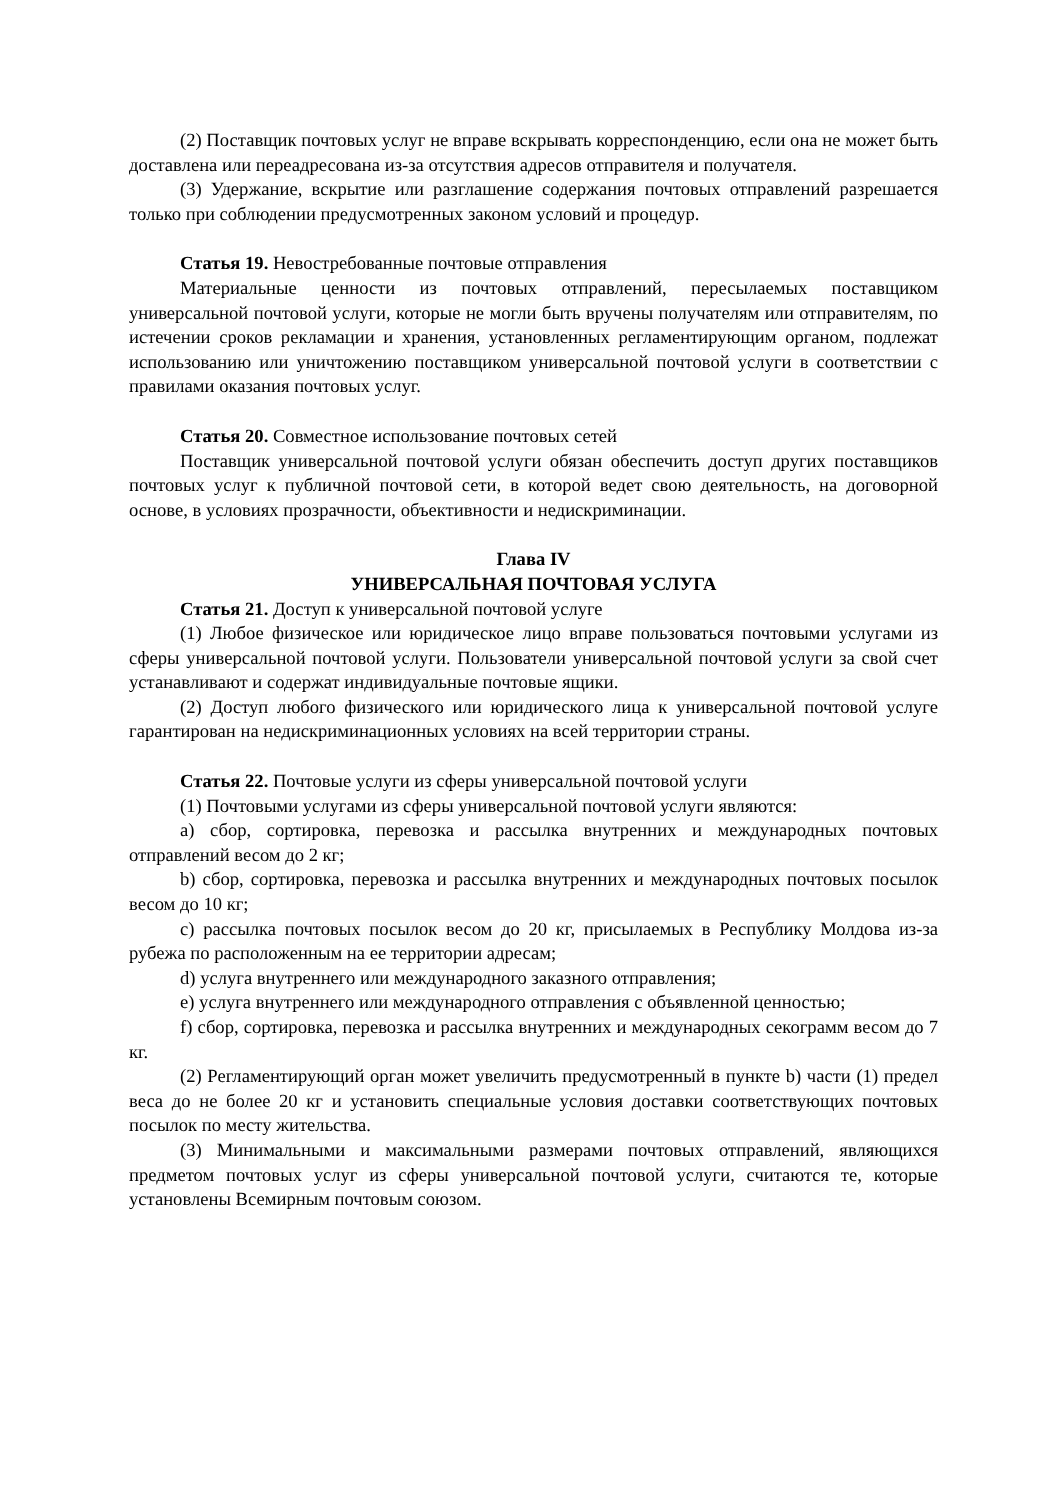(2) Поставщик почтовых услуг не вправе вскрывать корреспонденцию, если она не может быть доставлена или переадресована из-за отсутствия адресов отправителя и получателя.
(3) Удержание, вскрытие или разглашение содержания почтовых отправлений разрешается только при соблюдении предусмотренных законом условий и процедур.
Статья 19. Невостребованные почтовые отправления
Материальные ценности из почтовых отправлений, пересылаемых поставщиком универсальной почтовой услуги, которые не могли быть вручены получателям или отправителям, по истечении сроков рекламации и хранения, установленных регламентирующим органом, подлежат использованию или уничтожению поставщиком универсальной почтовой услуги в соответствии с правилами оказания почтовых услуг.
Статья 20. Совместное использование почтовых сетей
Поставщик универсальной почтовой услуги обязан обеспечить доступ других поставщиков почтовых услуг к публичной почтовой сети, в которой ведет свою деятельность, на договорной основе, в условиях прозрачности, объективности и недискриминации.
Глава IV
УНИВЕРСАЛЬНАЯ ПОЧТОВАЯ УСЛУГА
Статья 21. Доступ к универсальной почтовой услуге
(1) Любое физическое или юридическое лицо вправе пользоваться почтовыми услугами из сферы универсальной почтовой услуги. Пользователи универсальной почтовой услуги за свой счет устанавливают и содержат индивидуальные почтовые ящики.
(2) Доступ любого физического или юридического лица к универсальной почтовой услуге гарантирован на недискриминационных условиях на всей территории страны.
Статья 22. Почтовые услуги из сферы универсальной почтовой услуги
(1) Почтовыми услугами из сферы универсальной почтовой услуги являются:
a) сбор, сортировка, перевозка и рассылка внутренних и международных почтовых отправлений весом до 2 кг;
b) сбор, сортировка, перевозка и рассылка внутренних и международных почтовых посылок весом до 10 кг;
c) рассылка почтовых посылок весом до 20 кг, присылаемых в Республику Молдова из-за рубежа по расположенным на ее территории адресам;
d) услуга внутреннего или международного заказного отправления;
e) услуга внутреннего или международного отправления с объявленной ценностью;
f) сбор, сортировка, перевозка и рассылка внутренних и международных секограмм весом до 7 кг.
(2) Регламентирующий орган может увеличить предусмотренный в пункте b) части (1) предел веса до не более 20 кг и установить специальные условия доставки соответствующих почтовых посылок по месту жительства.
(3) Минимальными и максимальными размерами почтовых отправлений, являющихся предметом почтовых услуг из сферы универсальной почтовой услуги, считаются те, которые установлены Всемирным почтовым союзом.